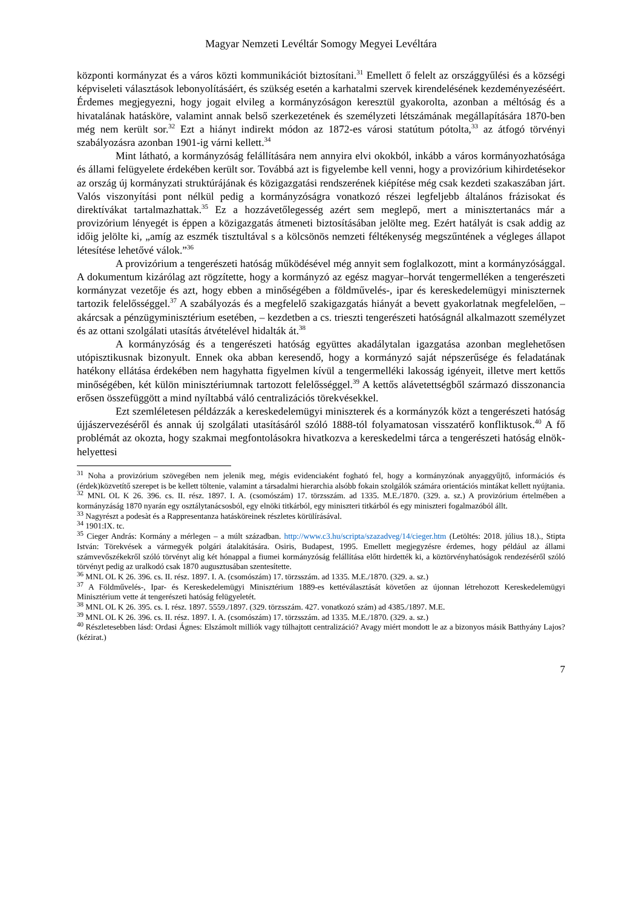Magyar Nemzeti Levéltár Somogy Megyei Levéltára
központi kormányzat és a város közti kommunikációt biztosítani.<sup>31</sup> Emellett ő felelt az országgyűlési és a községi képviseleti választások lebonyolításáért, és szükség esetén a karhatalmi szervek kirendelésének kezdeményezéséért. Érdemes megjegyezni, hogy jogait elvileg a kormányzóságon keresztül gyakorolta, azonban a méltóság és a hivatalának hatásköre, valamint annak belső szerkezetének és személyzeti létszámának megállapítására 1870-ben még nem került sor.<sup>32</sup> Ezt a hiányt indirekt módon az 1872-es városi statútum pótolta,<sup>33</sup> az átfogó törvényi szabályozásra azonban 1901-ig várni kellett.<sup>34</sup>
Mint látható, a kormányzóság felállítására nem annyira elvi okokból, inkább a város kormányozhatósága és állami felügyelete érdekében került sor. Továbbá azt is figyelembe kell venni, hogy a provizórium kihirdetésekor az ország új kormányzati struktúrájának és közigazgatási rendszerének kiépítése még csak kezdeti szakaszában járt. Valós viszonyítási pont nélkül pedig a kormányzóságra vonatkozó részei legfeljebb általános frázisokat és direktívákat tartalmazhattak.<sup>35</sup> Ez a hozzávetőlegesség azért sem meglepő, mert a minisztertanács már a provizórium lényegét is éppen a közigazgatás átmeneti biztosításában jelölte meg. Ezért hatályát is csak addig az időig jelölte ki, „amíg az eszmék tisztultával s a kölcsönös nemzeti féltékenység megszűntének a végleges állapot létesítése lehetővé válok.”<sup>36</sup>
A provizórium a tengerészeti hatóság működésével még annyit sem foglalkozott, mint a kormányzósággal. A dokumentum kizárólag azt rögzítette, hogy a kormányzó az egész magyar–horvát tengermelléken a tengerészeti kormányzat vezetője és azt, hogy ebben a minőségében a földművelés-, ipar és kereskedelemügyi miniszternek tartozik felelősséggel.<sup>37</sup> A szabályozás és a megfelelő szakigazgatás hiányát a bevett gyakorlatnak megfelelően, – akárcsak a pénzügyminisztérium esetében, – kezdetben a cs. trieszti tengerészeti hatóságnál alkalmazott személyzet és az ottani szolgálati utasítás átvételével hidalták át.<sup>38</sup>
A kormányzóság és a tengerészeti hatóság együttes akadálytalan igazgatása azonban meglehetősen utópisztikusnak bizonyult. Ennek oka abban keresendő, hogy a kormányzó saját népszerűsége és feladatának hatékony ellátása érdekében nem hagyhatta figyelmen kívül a tengermelléki lakosság igényeit, illetve mert kettős minőségében, két külön minisztériumnak tartozott felelősséggel.<sup>39</sup> A kettős alávetettségből származó disszonancia erősen összefüggött a mind nyíltabbá váló centralizációs törekvésekkel.
Ezt szemléletesen példázzák a kereskedelemügyi miniszterek és a kormányzók közt a tengerészeti hatóság újjászervezéséről és annak új szolgálati utasításáról szóló 1888-tól folyamatosan visszatérő konfliktusok.<sup>40</sup> A fő problémát az okozta, hogy szakmai megfontolásokra hivatkozva a kereskedelmi tárca a tengerészeti hatóság elnök-helyettesi
<sup>31</sup> Noha a provizórium szövegében nem jelenik meg, mégis evidenciaként fogható fel, hogy a kormányzónak anyaggyűjtő, információs és (érdek)közvetítő szerepet is be kellett töltenie, valamint a társadalmi hierarchia alsóbb fokain szolgálók számára orientációs mintákat kellett nyújtania.
<sup>32</sup> MNL OL K 26. 396. cs. II. rész. 1897. I. A. (csomószám) 17. törzsszám. ad 1335. M.E./1870. (329. a. sz.) A provizórium értelmében a kormányzáság 1870 nyarán egy osztálytanácsosból, egy elnöki titkárból, egy miniszteri titkárból és egy miniszteri fogalmazóból állt.
<sup>33</sup> Nagyrészt a podesàt és a Rappresentanza hatásköreinek részletes körülírásával.
<sup>34</sup> 1901:IX. tc.
<sup>35</sup> Cieger András: Kormány a mérlegen – a múlt században. http://www.c3.hu/scripta/szazadveg/14/cieger.htm (Letöltés: 2018. július 18.)., Stipta István: Törekvések a vármegyék polgári átalakítására. Osiris, Budapest, 1995. Emellett megjegyzésre érdemes, hogy például az állami számvevőszékekről szóló törvényt alig két hónappal a fiumei kormányzóság felállítása előtt hirdették ki, a köztörvényhatóságok rendezéséről szóló törvényt pedig az uralkodó csak 1870 augusztusában szentesítette.
<sup>36</sup> MNL OL K 26. 396. cs. II. rész. 1897. I. A. (csomószám) 17. törzsszám. ad 1335. M.E./1870. (329. a. sz.)
<sup>37</sup> A Földművelés-, Ipar- és Kereskedelemügyi Minisztérium 1889-es kettéválasztását követően az újonnan létrehozott Kereskedelemügyi Minisztérium vette át tengerészeti hatóság felügyeletét.
<sup>38</sup> MNL OL K 26. 395. cs. I. rész. 1897. 5559./1897. (329. törzsszám. 427. vonatkozó szám) ad 4385./1897. M.E.
<sup>39</sup> MNL OL K 26. 396. cs. II. rész. 1897. I. A. (csomószám) 17. törzsszám. ad 1335. M.E./1870. (329. a. sz.)
<sup>40</sup> Részletesebben lásd: Ordasi Ágnes: Elszámolt milliók vagy túlhajtott centralizáció? Avagy miért mondott le az a bizonyos másik Batthyány Lajos? (kézirat.)
7